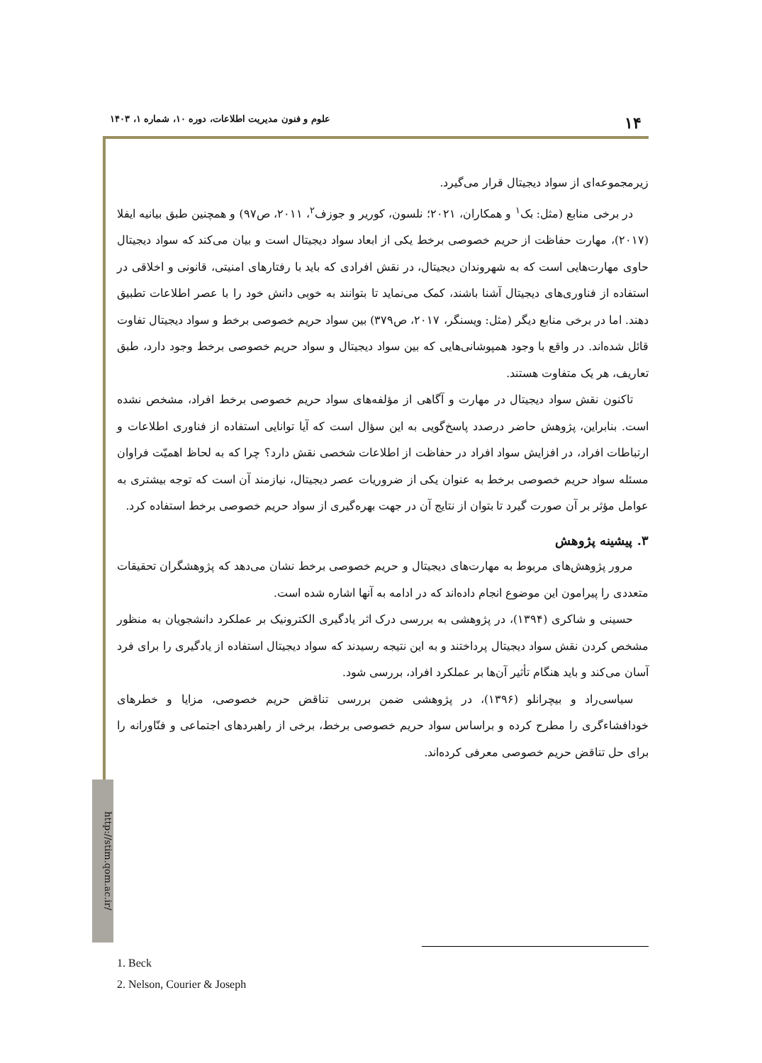۱۴ علوم و فنون مدیریت اطلاعات، دوره ۱۰، شماره ۱، ۱۴۰۳
http://stim.qom.ac.ir/
زیرمجموعه‌ای از سواد دیجیتال قرار می‌گیرد.
در برخی منابع (مثل: بک<sup>۱</sup> و همکاران، ۲۰۲۱؛ نلسون، کوریر و جوزف<sup>۲</sup>، ۲۰۱۱، ص۹۷) و همچنین طبق بیانیه ایفلا (۲۰۱۷)، مهارت حفاظت از حریم خصوصی برخط یکی از ابعاد سواد دیجیتال است و بیان می‌کند که سواد دیجیتال حاوی مهارت‌هایی است که به شهروندان دیجیتال، در نقش افرادی که باید با رفتارهای امنیتی، قانونی و اخلاقی در استفاده از فناوری‌های دیجیتال آشنا باشند، کمک می‌نماید تا بتوانند به خوبی دانش خود را با عصر اطلاعات تطبیق دهند. اما در برخی منابع دیگر (مثل: ویسنگر، ۲۰۱۷، ص۳۷۹) بین سواد حریم خصوصی برخط و سواد دیجیتال تفاوت قائل شده‌اند. در واقع با وجود همپوشانی‌هایی که بین سواد دیجیتال و سواد حریم خصوصی برخط وجود دارد، طبق تعاریف، هر یک متفاوت هستند.
تاکنون نقش سواد دیجیتال در مهارت و آگاهی از مؤلفه‌های سواد حریم خصوصی برخط افراد، مشخص نشده است. بنابراین، پژوهش حاضر درصدد پاسخ‌گویی به این سؤال است که آیا توانایی استفاده از فناوری اطلاعات و ارتباطات افراد، در افزایش سواد افراد در حفاظت از اطلاعات شخصی نقش دارد؟ چرا که به لحاظ اهمیّت فراوان مسئله سواد حریم خصوصی برخط به عنوان یکی از ضروریات عصر دیجیتال، نیازمند آن است که توجه بیشتری به عوامل مؤثر بر آن صورت گیرد تا بتوان از نتایج آن در جهت بهره‌گیری از سواد حریم خصوصی برخط استفاده کرد.
۳. پیشینه پژوهش
مرور پژوهش‌های مربوط به مهارت‌های دیجیتال و حریم خصوصی برخط نشان می‌دهد که پژوهشگران تحقیقات متعددی را پیرامون این موضوع انجام داده‌اند که در ادامه به آنها اشاره شده است.
حسینی و شاکری (۱۳۹۴)، در پژوهشی به بررسی درک اثر یادگیری الکترونیک بر عملکرد دانشجویان به منظور مشخص کردن نقش سواد دیجیتال پرداختند و به این نتیجه رسیدند که سواد دیجیتال استفاده از یادگیری را برای فرد آسان می‌کند و باید هنگام تأثیر آن‌ها بر عملکرد افراد، بررسی شود.
سیاسی‌راد و بیچرانلو (۱۳۹۶)، در پژوهشی ضمن بررسی تناقض حریم خصوصی، مزایا و خطرهای خودافشاءگری را مطرح کرده و براساس سواد حریم خصوصی برخط، برخی از راهبردهای اجتماعی و فنّاورانه را برای حل تناقض حریم خصوصی معرفی کرده‌اند.
1. Beck
2. Nelson, Courier & Joseph